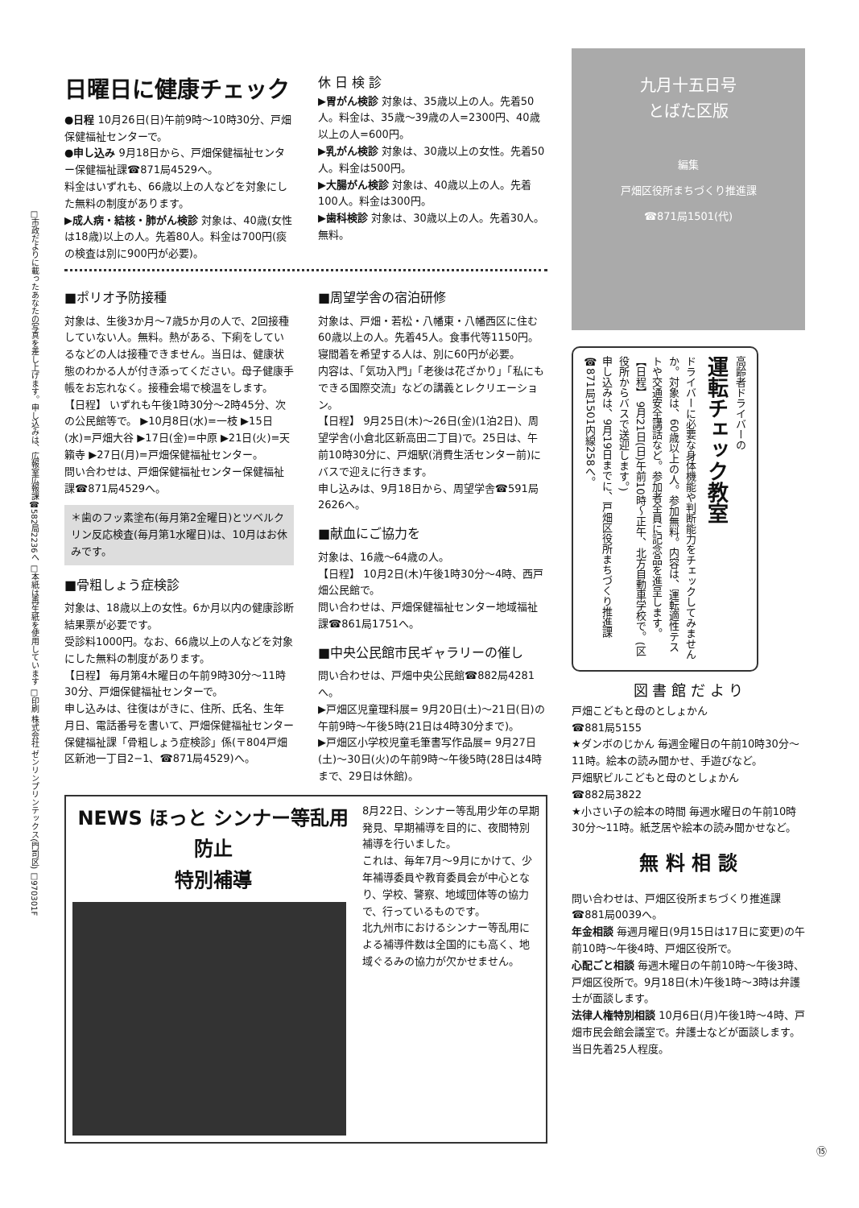□市政だよりに載ったあなたの写真を差し上げます。申し込みは、広報室広報課☎582局2236へ □本紙は再生紙を使用しています □印刷 株式会社 ゼンリンプリンテックス(門司区) □970301F
日曜日に健康チェック
●日程 10月26日(日)午前9時〜10時30分、戸畑保健福祉センターで。
●申し込み 9月18日から、戸畑保健福祉センター保健福祉課☎871局4529へ。
料金はいずれも、66歳以上の人などを対象にした無料の制度があります。
▶成人病・結核・肺がん検診 対象は、40歳(女性は18歳)以上の人。先着80人。料金は700円(痰の検査は別に900円が必要)。
休 日 検 診
▶胃がん検診 対象は、35歳以上の人。先着50人。料金は、35歳〜39歳の人=2300円、40歳以上の人=600円。
▶乳がん検診 対象は、30歳以上の女性。先着50人。料金は500円。
▶大腸がん検診 対象は、40歳以上の人。先着100人。料金は300円。
▶歯科検診 対象は、30歳以上の人。先着30人。無料。
■ポリオ予防接種
対象は、生後3か月〜7歳5か月の人で、2回接種していない人。無料。熱がある、下痢をしているなどの人は接種できません。当日は、健康状態のわかる人が付き添ってください。母子健康手帳をお忘れなく。接種会場で検温をします。
【日程】 いずれも午後1時30分〜2時45分、次の公民館等で。 ▶10月8日(水)=一枝 ▶15日(水)=戸畑大谷 ▶17日(金)=中原 ▶21日(火)=天籟寺 ▶27日(月)=戸畑保健福祉センター。
問い合わせは、戸畑保健福祉センター保健福祉課☎871局4529へ。
＊歯のフッ素塗布(毎月第2金曜日)とツベルクリン反応検査(毎月第1水曜日)は、10月はお休みです。
■骨粗しょう症検診
対象は、18歳以上の女性。6か月以内の健康診断結果票が必要です。
受診料1000円。なお、66歳以上の人などを対象にした無料の制度があります。
【日程】 毎月第4木曜日の午前9時30分〜11時30分、戸畑保健福祉センターで。
申し込みは、往復はがきに、住所、氏名、生年月日、電話番号を書いて、戸畑保健福祉センター保健福祉課「骨粗しょう症検診」係(〒804戸畑区新池一丁目2−1、☎871局4529)へ。
■周望学舎の宿泊研修
対象は、戸畑・若松・八幡東・八幡西区に住む60歳以上の人。先着45人。食事代等1150円。寝間着を希望する人は、別に60円が必要。
内容は、「気功入門」「老後は花ざかり」「私にもできる国際交流」などの講義とレクリエーション。
【日程】 9月25日(木)〜26日(金)(1泊2日)、周望学舎(小倉北区新高田二丁目)で。25日は、午前10時30分に、戸畑駅(消費生活センター前)にバスで迎えに行きます。
申し込みは、9月18日から、周望学舎☎591局2626へ。
■献血にご協力を
対象は、16歳〜64歳の人。
【日程】 10月2日(木)午後1時30分〜4時、西戸畑公民館で。
問い合わせは、戸畑保健福祉センター地域福祉課☎861局1751へ。
■中央公民館市民ギャラリーの催し
問い合わせは、戸畑中央公民館☎882局4281へ。
▶戸畑区児童理科展= 9月20日(土)〜21日(日)の午前9時〜午後5時(21日は4時30分まで)。
▶戸畑区小学校児童毛筆書写作品展= 9月27日(土)〜30日(火)の午前9時〜午後5時(28日は4時まで、29日は休館)。
NEWS ほっと シンナー等乱用防止
特別補導
8月22日、シンナー等乱用少年の早期発見、早期補導を目的に、夜間特別補導を行いました。
これは、毎年7月〜9月にかけて、少年補導委員や教育委員会が中心となり、学校、警察、地域団体等の協力で、行っているものです。
北九州市におけるシンナー等乱用による補導件数は全国的にも高く、地域ぐるみの協力が欠かせません。
九月十五日号
とばた区版
編集
戸畑区役所まちづくり推進課
☎871局1501(代)
高齢者ドライバーの
運転チェック教室
ドライバーに必要な身体機能や判断能力をチェックしてみませんか。対象は、60歳以上の人。参加無料。内容は、運転適性テストや交通安全講話など。参加者全員に記念品を進呈します。
【日程】 9月21日(日)午前10時〜正午、北方自動車学校で。(区役所からバスで送迎します。)
申し込みは、9月19日までに、戸畑区役所まちづくり推進課☎871局1501内線258へ。
図 書 館 だ よ り
戸畑こどもと母のとしょかん
☎881局5155
★ダンボのじかん 毎週金曜日の午前10時30分〜11時。絵本の読み聞かせ、手遊びなど。
戸畑駅ビルこどもと母のとしょかん
☎882局3822
★小さい子の絵本の時間 毎週水曜日の午前10時30分〜11時。紙芝居や絵本の読み聞かせなど。
無 料 相 談
問い合わせは、戸畑区役所まちづくり推進課☎881局0039へ。
年金相談 毎週月曜日(9月15日は17日に変更)の午前10時〜午後4時、戸畑区役所で。
心配ごと相談 毎週木曜日の午前10時〜午後3時、戸畑区役所で。9月18日(木)午後1時〜3時は弁護士が面談します。
法律人権特別相談 10月6日(月)午後1時〜4時、戸畑市民会館会議室で。弁護士などが面談します。当日先着25人程度。
⑮